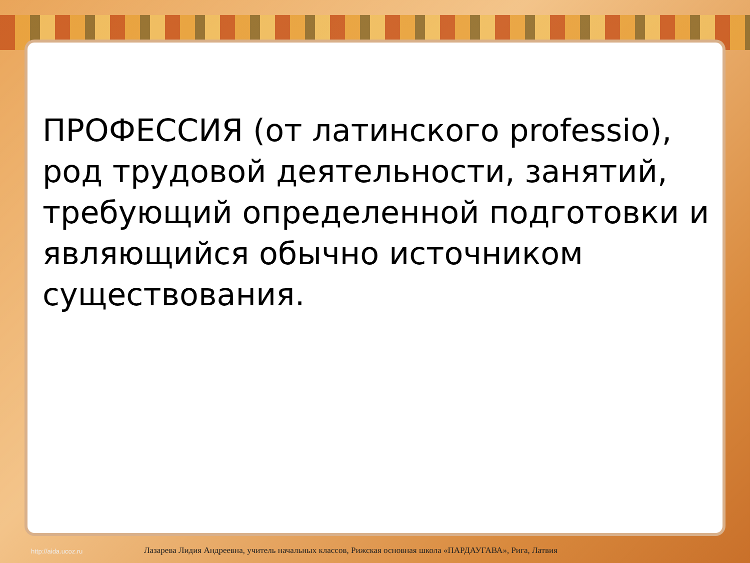ПРОФЕССИЯ (от латинского professio), род трудовой деятельности, занятий, требующий определенной подготовки и являющийся обычно источником существования.
http://aida.ucoz.ru Лазарева Лидия Андреевна, учитель начальных классов, Рижская основная школа «ПАРДАУГАВА», Рига, Латвия